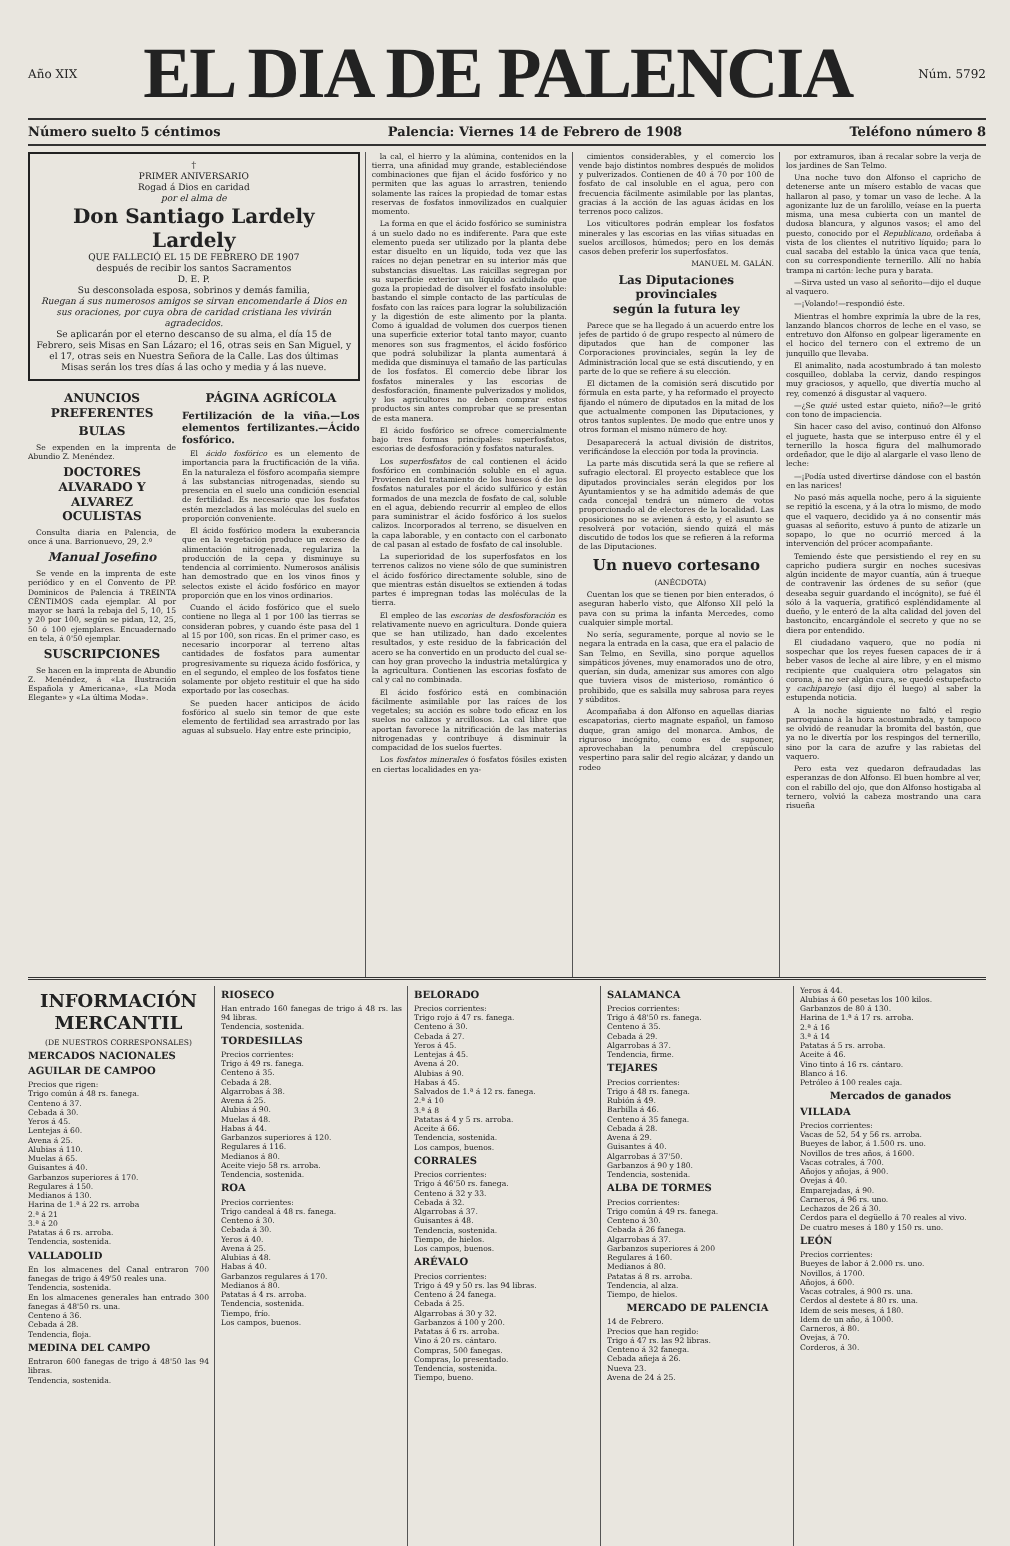Año XIX
EL DIA DE PALENCIA
Núm. 5792
Número suelto 5 céntimos Palencia: Viernes 14 de Febrero de 1908 Teléfono número 8
†
PRIMER ANIVERSARIO
Rogad á Dios en caridad
por el alma de
Don Santiago Lardely Lardely
QUE FALLECIÓ EL 15 DE FEBRERO DE 1907
después de recibir los santos Sacramentos
D. E. P.
Su desconsolada esposa, sobrinos y demás familia,
Ruegan á sus numerosos amigos se sirvan encomendarle á Dios en sus oraciones, por cuya obra de caridad cristiana les vivirán agradecidos.
Se aplicarán por el eterno descanso de su alma, el día 15 de Febrero, seis Misas en San Lázaro; el 16, otras seis en San Miguel, y el 17, otras seis en Nuestra Señora de la Calle. Las dos últimas Misas serán los tres días á las ocho y media y á las nueve.
ANUNCIOS PREFERENTES
BULAS
Se expenden en la imprenta de Abundio Z. Menéndez.
DOCTORES ALVARADO Y ALVAREZ
OCULISTAS
Consulta diaria en Palencia, de once á una. Barrionuevo, 29, 2.º
Manual Josefino
Se vende en la imprenta de este periódico y en el Convento de PP. Dominicos de Palencia á TREINTA CÉNTIMOS cada ejemplar. Al por mayor se hará la rebaja del 5, 10, 15 y 20 por 100, según se pidan, 12, 25, 50 ó 100 ejemplares. Encuadernado en tela, á 0'50 ejemplar.
SUSCRIPCIONES
Se hacen en la imprenta de Abundio Z. Menéndez, á «La Ilustración Española y Americana», «La Moda Elegante» y «La última Moda».
PÁGINA AGRÍCOLA
Fertilización de la viña.—Los elementos fertilizantes.—Ácido fosfórico.
El ácido fosfórico es un elemento de importancia para la fructificación de la viña. En la naturaleza el fósforo acompaña siempre á las substancias nitrogenadas, siendo su presencia en el suelo una condición esencial de fertilidad. Es necesario que los fosfatos estén mezclados á las moléculas del suelo en proporción conveniente.
El ácido fosfórico modera la exuberancia que en la vegetación produce un exceso de alimentación nitrogenada, regulariza la producción de la cepa y disminuye su tendencia al corrimiento. Numerosos análisis han demostrado que en los vinos finos y selectos existe el ácido fosfórico en mayor proporción que en los vinos ordinarios.
Cuando el ácido fosfórico que el suelo contiene no llega al 1 por 100 las tierras se consideran pobres, y cuando éste pasa del 1 al 15 por 100, son ricas. En el primer caso, es necesario incorporar al terreno altas cantidades de fosfatos para aumentar progresivamente su riqueza ácido fosfórica, y en el segundo, el empleo de los fosfatos tiene solamente por objeto restituir el que ha sido exportado por las cosechas.
Se pueden hacer anticipos de ácido fosfórico al suelo sin temor de que este elemento de fertilidad sea arrastrado por las aguas al subsuelo. Hay entre este principio,
la cal, el hierro y la alúmina, contenidos en la tierra, una afinidad muy grande, estableciéndose combinaciones que fijan el ácido fosfórico y no permiten que las aguas lo arrastren, teniendo solamente las raíces la propiedad de tomar estas reservas de fosfatos inmovilizados en cualquier momento.
La forma en que el ácido fosfórico se suministra á un suelo dado no es indiferente. Para que este elemento pueda ser utilizado por la planta debe estar disuelto en un líquido, toda vez que las raíces no dejan penetrar en su interior más que substancias disueltas. Las raicillas segregan por su superficie exterior un líquido acidulado que goza la propiedad de disolver el fosfato insoluble: bastando el simple contacto de las partículas de fosfato con las raíces para lograr la solubilización y la digestión de este alimento por la planta. Como á igualdad de volumen dos cuerpos tienen una superficie exterior total tanto mayor, cuanto menores son sus fragmentos, el ácido fosfórico que podrá solubilizar la planta aumentará á medida que disminuya el tamaño de las partículas de los fosfatos. El comercio debe librar los fosfatos minerales y las escorias de desfosforación, finamente pulverizados y molidos, y los agricultores no deben comprar estos productos sin antes comprobar que se presentan de esta manera.
El ácido fosfórico se ofrece comercialmente bajo tres formas principales: superfosfatos, escorias de desfosforación y fosfatos naturales.
Los superfosfatos de cal contienen el ácido fosfórico en combinación soluble en el agua. Provienen del tratamiento de los huesos ó de los fosfatos naturales por el ácido sulfúrico y están formados de una mezcla de fosfato de cal, soluble en el agua, debiendo recurrir al empleo de ellos para suministrar el ácido fosfórico á los suelos calizos. Incorporados al terreno, se disuelven en la capa laborable, y en contacto con el carbonato de cal pasan al estado de fosfato de cal insoluble.
La superioridad de los superfosfatos en los terrenos calizos no viene sólo de que suministren el ácido fosfórico directamente soluble, sino de que mientras están disueltos se extienden á todas partes é impregnan todas las moléculas de la tierra.
El empleo de las escorias de desfosforación es relativamente nuevo en agricultura. Donde quiera que se han utilizado, han dado excelentes resultados, y este residuo de la fabricación del acero se ha convertido en un producto del cual se-can hoy gran provecho la industria metalúrgica y la agricultura. Contienen las escorias fosfato de cal y cal no combinada.
El ácido fosfórico está en combinación fácilmente asimilable por las raíces de los vegetales; su acción es sobre todo eficaz en los suelos no calizos y arcillosos. La cal libre que aportan favorece la nitrificación de las materias nitrogenadas y contribuye á disminuir la compacidad de los suelos fuertes.
Los fosfatos minerales ó fosfatos fósiles existen en ciertas localidades en ya-
cimientos considerables, y el comercio los vende bajo distintos nombres después de molidos y pulverizados. Contienen de 40 á 70 por 100 de fosfato de cal insoluble en el agua, pero con frecuencia fácilmente asimilable por las plantas, gracias á la acción de las aguas ácidas en los terrenos poco calizos.
Los viticultores podrán emplear los fosfatos minerales y las escorias en las viñas situadas en suelos arcillosos, húmedos; pero en los demás casos deben preferir los superfosfatos.
MANUEL M. GALÁN.
Las Diputaciones provinciales
según la futura ley
Parece que se ha llegado á un acuerdo entre los jefes de partido ó de grupo respecto al número de diputados que han de componer las Corporaciones provinciales, según la ley de Administración local que se está discutiendo, y en parte de lo que se refiere á su elección.
El dictamen de la comisión será discutido por fórmula en esta parte, y ha reformado el proyecto fijando el número de diputados en la mitad de los que actualmente componen las Diputaciones, y otros tantos suplentes. De modo que entre unos y otros forman el mismo número de hoy.
Desaparecerá la actual división de distritos, verificándose la elección por toda la provincia.
La parte más discutida será la que se refiere al sufragio electoral. El proyecto establece que los diputados provinciales serán elegidos por los Ayuntamientos y se ha admitido además de que cada concejal tendrá un número de votos proporcionado al de electores de la localidad. Las oposiciones no se avienen á esto, y el asunto se resolverá por votación, siendo quizá el más discutido de todos los que se refieren á la reforma de las Diputaciones.
Un nuevo cortesano
(ANÉCDOTA)
Cuentan los que se tienen por bien enterados, ó aseguran haberlo visto, que Alfonso XII peló la pava con su prima la infanta Mercedes, como cualquier simple mortal.
No sería, seguramente, porque al novio se le negara la entrada en la casa, que era el palacio de San Telmo, en Sevilla, sino porque aquellos simpáticos jóvenes, muy enamorados uno de otro, querían, sin duda, amenizar sus amores con algo que tuviera visos de misterioso, romántico ó prohibido, que es salsilla muy sabrosa para reyes y súbditos.
Acompañaba á don Alfonso en aquellas diarias escapatorias, cierto magnate español, un famoso duque, gran amigo del monarca. Ambos, de riguroso incógnito, como es de suponer, aprovechaban la penumbra del crepúsculo vespertino para salir del regio alcázar, y dando un rodeo
por extramuros, iban á recalar sobre la verja de los jardines de San Telmo.
Una noche tuvo don Alfonso el capricho de detenerse ante un mísero establo de vacas que hallaron al paso, y tomar un vaso de leche. A la agonizante luz de un farolillo, veíase en la puerta misma, una mesa cubierta con un mantel de dudosa blancura, y algunos vasos; el amo del puesto, conocido por el Republicano, ordeñaba á vista de los clientes el nutritivo líquido; para lo cual sacaba del establo la única vaca que tenía, con su correspondiente ternerillo. Allí no había trampa ni cartón: leche pura y barata.
—Sirva usted un vaso al señorito—dijo el duque al vaquero.
—¡Volando!—respondió éste.
Mientras el hombre exprimía la ubre de la res, lanzando blancos chorros de leche en el vaso, se entretuvo don Alfonso en golpear ligeramente en el hocico del ternero con el extremo de un junquillo que llevaba.
El animalito, nada acostumbrado á tan molesto cosquilleo, doblaba la cerviz, dando respingos muy graciosos, y aquello, que divertía mucho al rey, comenzó á disgustar al vaquero.
—¿Se quié usted estar quieto, niño?—le gritó con tono de impaciencia.
Sin hacer caso del aviso, continuó don Alfonso el juguete, hasta que se interpuso entre él y el ternerillo la hosca figura del malhumorado ordeñador, que le dijo al alargarle el vaso lleno de leche:
—¡Podía usted divertirse dándose con el bastón en las narices!
No pasó más aquella noche, pero á la siguiente se repitió la escena, y á la otra lo mismo, de modo que el vaquero, decidido ya á no consentir más guasas al señorito, estuvo á punto de atizarle un sopapo, lo que no ocurrió merced á la intervención del prócer acompañante.
Temiendo éste que persistiendo el rey en su capricho pudiera surgir en noches sucesivas algún incidente de mayor cuantía, aún á trueque de contravenir las órdenes de su señor (que deseaba seguir guardando el incógnito), se fué él sólo á la vaquería, gratificó espléndidamente al dueño, y le enteró de la alta calidad del joven del bastoncito, encargándole el secreto y que no se diera por entendido.
El ciudadano vaquero, que no podía ni sospechar que los reyes fuesen capaces de ir á beber vasos de leche al aire libre, y en el mismo recipiente que cualquiera otro pelagatos sin corona, á no ser algún cura, se quedó estupefacto y cachiparejo (así dijo él luego) al saber la estupenda noticia.
A la noche siguiente no faltó el regio parroquiano á la hora acostumbrada, y tampoco se olvidó de reanudar la bromita del bastón, que ya no le divertía por los respingos del ternerillo, sino por la cara de azufre y las rabietas del vaquero.
Pero esta vez quedaron defraudadas las esperanzas de don Alfonso. El buen hombre al ver, con el rabillo del ojo, que don Alfonso hostigaba al ternero, volvió la cabeza mostrando una cara risueña
INFORMACIÓN MERCANTIL
(DE NUESTROS CORRESPONSALES)
MERCADOS NACIONALES
AGUILAR DE CAMPOO
Precios que rigen:
Trigo común á 48 rs. fanega.
Centeno á 37.
Cebada á 30.
Yeros á 45.
Lentejas á 60.
Avena á 25.
Alubias á 110.
Muelas á 65.
Guisantes á 40.
Garbanzos superiores á 170.
Regulares á 150.
Medianos á 130.
Harina de 1.ª á 22 rs. arroba
2.ª á 21
3.ª á 20
Patatas á 6 rs. arroba.
Tendencia, sostenida.
VALLADOLID
En los almacenes del Canal entraron 700 fanegas de trigo á 49'50 reales una.
Tendencia, sostenida.
En los almacenes generales han entrado 300 fanegas á 48'50 rs. una.
Centeno á 36.
Cebada á 28.
Tendencia, floja.
MEDINA DEL CAMPO
Entraron 600 fanegas de trigo á 48'50 las 94 libras.
Tendencia, sostenida.
RIOSECO
Han entrado 160 fanegas de trigo á 48 rs. las 94 libras.
Tendencia, sostenida.
TORDESILLAS
Precios corrientes:
Trigo á 49 rs. fanega.
Centeno á 35.
Cebada á 28.
Algarrobas á 38.
Avena á 25.
Alubias á 90.
Muelas á 48.
Habas á 44.
Garbanzos superiores á 120.
Regulares á 116.
Medianos á 80.
Aceite viejo 58 rs. arroba.
Tendencia, sostenida.
ROA
Precios corrientes:
Trigo candeal á 48 rs. fanega.
Centeno á 30.
Cebada á 30.
Yeros á 40.
Avena á 25.
Alubias á 48.
Habas á 40.
Garbanzos regulares á 170.
Medianos á 80.
Patatas á 4 rs. arroba.
Tendencia, sostenida.
Tiempo, frío.
Los campos, buenos.
BELORADO
Precios corrientes:
Trigo rojo á 47 rs. fanega.
Centeno á 30.
Cebada á 27.
Yeros á 45.
Lentejas á 45.
Avena á 20.
Alubias á 90.
Habas á 45.
Salvados de 1.ª á 12 rs. fanega.
2.ª á 10
3.ª á 8
Patatas á 4 y 5 rs. arroba.
Aceite á 66.
Tendencia, sostenida.
Los campos, buenos.
CORRALES
Precios corrientes:
Trigo á 46'50 rs. fanega.
Centeno á 32 y 33.
Cebada á 32.
Algarrobas á 37.
Guisantes á 48.
Tendencia, sostenida.
Tiempo, de hielos.
Los campos, buenos.
ARÉVALO
Precios corrientes:
Trigo á 49 y 50 rs. las 94 libras.
Centeno á 24 fanega.
Cebada á 25.
Algarrobas á 30 y 32.
Garbanzos á 100 y 200.
Patatas á 6 rs. arroba.
Vino á 20 rs. cántaro.
Compras, 500 fanegas.
Compras, lo presentado.
Tendencia, sostenida.
Tiempo, bueno.
SALAMANCA
Precios corrientes:
Trigo á 48'50 rs. fanega.
Centeno á 35.
Cebada á 29.
Algarrobas á 37.
Tendencia, firme.
TEJARES
Precios corrientes:
Trigo á 48 rs. fanega.
Rubión á 49.
Barbilla á 46.
Centeno á 35 fanega.
Cebada á 28.
Avena á 29.
Guisantes á 40.
Algarrobas á 37'50.
Garbanzos á 90 y 180.
Tendencia, sostenida.
ALBA DE TORMES
Precios corrientes:
Trigo común á 49 rs. fanega.
Centeno á 30.
Cebada á 26 fanega.
Algarrobas á 37.
Garbanzos superiores á 200
Regulares á 160.
Medianos á 80.
Patatas á 8 rs. arroba.
Tendencia, al alza.
Tiempo, de hielos.
MERCADO DE PALENCIA
14 de Febrero.
Precios que han regido:
Trigo á 47 rs. las 92 libras.
Centeno á 32 fanega.
Cebada añeja á 26.
Nueva 23.
Avena de 24 á 25.
Yeros á 44.
Alubias á 60 pesetas los 100 kilos.
Garbanzos de 80 á 130.
Harina de 1.ª á 17 rs. arroba.
2.ª á 16
3.ª á 14
Patatas á 5 rs. arroba.
Aceite á 46.
Vino tinto á 16 rs. cántaro.
Blanco á 16.
Petróleo á 100 reales caja.
Mercados de ganados
VILLADA
Precios corrientes:
Vacas de 52, 54 y 56 rs. arroba.
Bueyes de labor, á 1.500 rs. uno.
Novillos de tres años, á 1600.
Vacas cotrales, á 700.
Añojos y añojas, á 900.
Ovejas á 40.
Emparejadas, á 90.
Carneros, á 96 rs. uno.
Lechazos de 26 á 30.
Cerdos para el degüello á 70 reales al vivo.
De cuatro meses á 180 y 150 rs. uno.
LEÓN
Precios corrientes:
Bueyes de labor á 2.000 rs. uno.
Novillos, á 1700.
Añojos, á 600.
Vacas cotrales, á 900 rs. una.
Cerdos al destete á 80 rs. una.
Idem de seis meses, á 180.
Idem de un año, á 1000.
Carneros, á 80.
Ovejas, á 70.
Corderos, á 30.